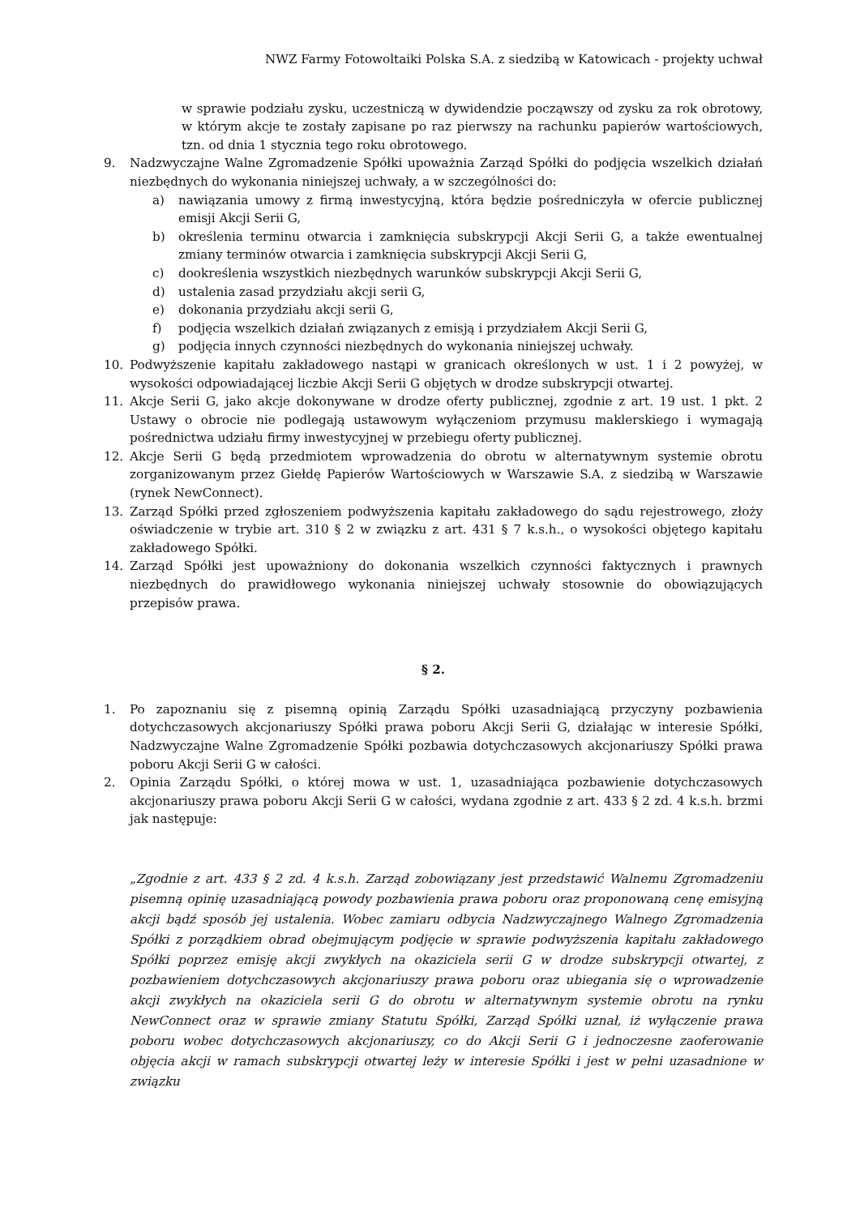NWZ Farmy Fotowoltaiki Polska S.A. z siedzibą w Katowicach - projekty uchwał
w sprawie podziału zysku, uczestniczą w dywidendzie począwszy od zysku za rok obrotowy, w którym akcje te zostały zapisane po raz pierwszy na rachunku papierów wartościowych, tzn. od dnia 1 stycznia tego roku obrotowego.
9. Nadzwyczajne Walne Zgromadzenie Spółki upoważnia Zarząd Spółki do podjęcia wszelkich działań niezbędnych do wykonania niniejszej uchwały, a w szczególności do:
a) nawiązania umowy z firmą inwestycyjną, która będzie pośredniczyła w ofercie publicznej emisji Akcji Serii G,
b) określenia terminu otwarcia i zamknięcia subskrypcji Akcji Serii G, a także ewentualnej zmiany terminów otwarcia i zamknięcia subskrypcji Akcji Serii G,
c) dookreślenia wszystkich niezbędnych warunków subskrypcji Akcji Serii G,
d) ustalenia zasad przydziału akcji serii G,
e) dokonania przydziału akcji serii G,
f) podjęcia wszelkich działań związanych z emisją i przydziałem Akcji Serii G,
g) podjęcia innych czynności niezbędnych do wykonania niniejszej uchwały.
10. Podwyższenie kapitału zakładowego nastąpi w granicach określonych w ust. 1 i 2 powyżej, w wysokości odpowiadającej liczbie Akcji Serii G objętych w drodze subskrypcji otwartej.
11. Akcje Serii G, jako akcje dokonywane w drodze oferty publicznej, zgodnie z art. 19 ust. 1 pkt. 2 Ustawy o obrocie nie podlegają ustawowym wyłączeniom przymusu maklerskiego i wymagają pośrednictwa udziału firmy inwestycyjnej w przebiegu oferty publicznej.
12. Akcje Serii G będą przedmiotem wprowadzenia do obrotu w alternatywnym systemie obrotu zorganizowanym przez Giełdę Papierów Wartościowych w Warszawie S.A. z siedzibą w Warszawie (rynek NewConnect).
13. Zarząd Spółki przed zgłoszeniem podwyższenia kapitału zakładowego do sądu rejestrowego, złoży oświadczenie w trybie art. 310 § 2 w związku z art. 431 § 7 k.s.h., o wysokości objętego kapitału zakładowego Spółki.
14. Zarząd Spółki jest upoważniony do dokonania wszelkich czynności faktycznych i prawnych niezbędnych do prawidłowego wykonania niniejszej uchwały stosownie do obowiązujących przepisów prawa.
§ 2.
1. Po zapoznaniu się z pisemną opinią Zarządu Spółki uzasadniającą przyczyny pozbawienia dotychczasowych akcjonariuszy Spółki prawa poboru Akcji Serii G, działając w interesie Spółki, Nadzwyczajne Walne Zgromadzenie Spółki pozbawia dotychczasowych akcjonariuszy Spółki prawa poboru Akcji Serii G w całości.
2. Opinia Zarządu Spółki, o której mowa w ust. 1, uzasadniająca pozbawienie dotychczasowych akcjonariuszy prawa poboru Akcji Serii G w całości, wydana zgodnie z art. 433 § 2 zd. 4 k.s.h. brzmi jak następuje:
„Zgodnie z art. 433 § 2 zd. 4 k.s.h. Zarząd zobowiązany jest przedstawić Walnemu Zgromadzeniu pisemną opinię uzasadniającą powody pozbawienia prawa poboru oraz proponowaną cenę emisyjną akcji bądź sposób jej ustalenia. Wobec zamiaru odbycia Nadzwyczajnego Walnego Zgromadzenia Spółki z porządkiem obrad obejmującym podjęcie w sprawie podwyższenia kapitału zakładowego Spółki poprzez emisję akcji zwykłych na okaziciela serii G w drodze subskrypcji otwartej, z pozbawieniem dotychczasowych akcjonariuszy prawa poboru oraz ubiegania się o wprowadzenie akcji zwykłych na okaziciela serii G do obrotu w alternatywnym systemie obrotu na rynku NewConnect oraz w sprawie zmiany Statutu Spółki, Zarząd Spółki uznał, iż wyłączenie prawa poboru wobec dotychczasowych akcjonariuszy, co do Akcji Serii G i jednoczesne zaoferowanie objęcia akcji w ramach subskrypcji otwartej leży w interesie Spółki i jest w pełni uzasadnione w związku